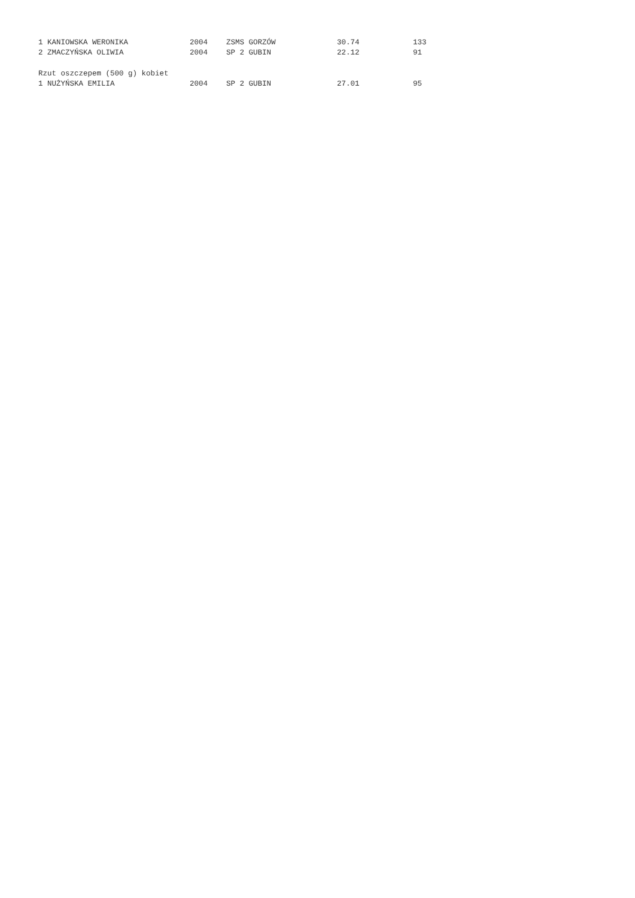| 1 KANIOWSKA WERONIKA | 2004 | ZSMS GORZÓW | 30.74 | 133 |
| 2 ZMACZYŃSKA OLIWIA | 2004 | SP 2 GUBIN | 22.12 | 91 |
| Rzut oszczepem (500 g) kobiet | | | | |
| 1 NUŻYŃSKA EMILIA | 2004 | SP 2 GUBIN | 27.01 | 95 |